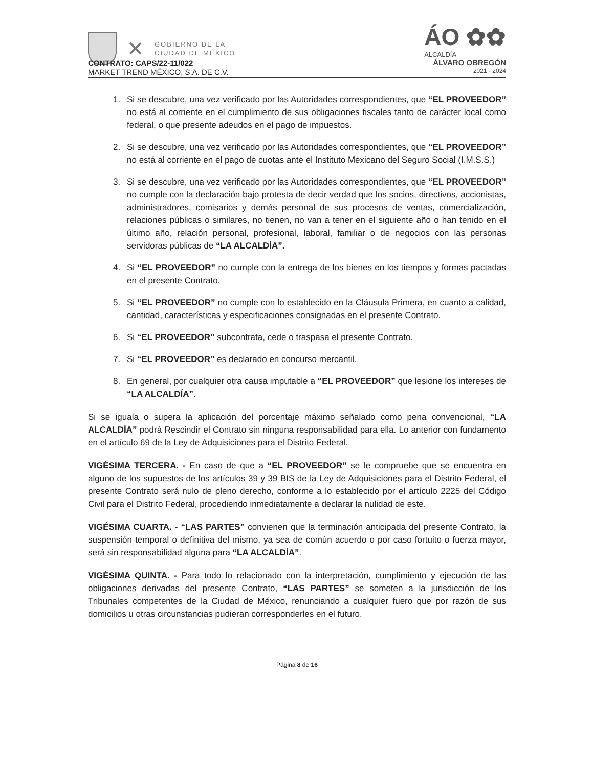✕
GOBIERNO DE LA
CIUDAD DE MÉXICO
ÁO ✿✿
ALCALDÍA
ÁLVARO OBREGÓN
2021 - 2024
CONTRATO: CAPS/22-11/022
MARKET TREND MÉXICO, S.A. DE C.V.
1. Si se descubre, una vez verificado por las Autoridades correspondientes, que “EL PROVEEDOR” no está al corriente en el cumplimiento de sus obligaciones fiscales tanto de carácter local como federal, o que presente adeudos en el pago de impuestos.
2. Si se descubre, una vez verificado por las Autoridades correspondientes, que “EL PROVEEDOR” no está al corriente en el pago de cuotas ante el Instituto Mexicano del Seguro Social (I.M.S.S.)
3. Si se descubre, una vez verificado por las Autoridades correspondientes, que “EL PROVEEDOR” no cumple con la declaración bajo protesta de decir verdad que los socios, directivos, accionistas, administradores, comisarios y demás personal de sus procesos de ventas, comercialización, relaciones públicas o similares, no tienen, no van a tener en el siguiente año o han tenido en el último año, relación personal, profesional, laboral, familiar o de negocios con las personas servidoras públicas de “LA ALCALDÍA”.
4. Si “EL PROVEEDOR” no cumple con la entrega de los bienes en los tiempos y formas pactadas en el presente Contrato.
5. Si “EL PROVEEDOR” no cumple con lo establecido en la Cláusula Primera, en cuanto a calidad, cantidad, características y especificaciones consignadas en el presente Contrato.
6. Si “EL PROVEEDOR” subcontrata, cede o traspasa el presente Contrato.
7. Si “EL PROVEEDOR” es declarado en concurso mercantil.
8. En general, por cualquier otra causa imputable a “EL PROVEEDOR” que lesione los intereses de “LA ALCALDÍA”.
Si se iguala o supera la aplicación del porcentaje máximo señalado como pena convencional, “LA ALCALDÍA” podrá Rescindir el Contrato sin ninguna responsabilidad para ella. Lo anterior con fundamento en el artículo 69 de la Ley de Adquisiciones para el Distrito Federal.
VIGÉSIMA TERCERA. - En caso de que a “EL PROVEEDOR” se le compruebe que se encuentra en alguno de los supuestos de los artículos 39 y 39 BIS de la Ley de Adquisiciones para el Distrito Federal, el presente Contrato será nulo de pleno derecho, conforme a lo establecido por el artículo 2225 del Código Civil para el Distrito Federal, procediendo inmediatamente a declarar la nulidad de este.
VIGÉSIMA CUARTA. - “LAS PARTES” convienen que la terminación anticipada del presente Contrato, la suspensión temporal o definitiva del mismo, ya sea de común acuerdo o por caso fortuito o fuerza mayor, será sin responsabilidad alguna para “LA ALCALDÍA”.
VIGÉSIMA QUINTA. - Para todo lo relacionado con la interpretación, cumplimiento y ejecución de las obligaciones derivadas del presente Contrato, “LAS PARTES” se someten a la jurisdicción de los Tribunales competentes de la Ciudad de México, renunciando a cualquier fuero que por razón de sus domicilios u otras circunstancias pudieran corresponderles en el futuro.
Página 8 de 16